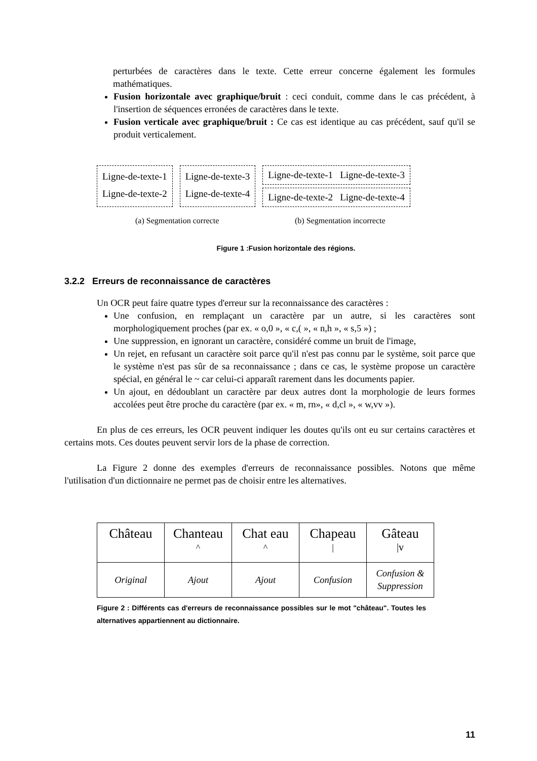perturbées de caractères dans le texte. Cette erreur concerne également les formules mathématiques.
Fusion horizontale avec graphique/bruit : ceci conduit, comme dans le cas précédent, à l'insertion de séquences erronées de caractères dans le texte.
Fusion verticale avec graphique/bruit : Ce cas est identique au cas précédent, sauf qu'il se produit verticalement.
Ligne-de-texte-1
Ligne-de-texte-2
Ligne-de-texte-3
Ligne-de-texte-4
Ligne-de-texte-1 Ligne-de-texte-3
Ligne-de-texte-2 Ligne-de-texte-4
(a) Segmentation correcte (b) Segmentation incorrecte
Figure 1 :Fusion horizontale des régions.
3.2.2 Erreurs de reconnaissance de caractères
Un OCR peut faire quatre types d'erreur sur la reconnaissance des caractères :
Une confusion, en remplaçant un caractère par un autre, si les caractères sont morphologiquement proches (par ex. « o,0 », « c,( », « n,h », « s,5 ») ;
Une suppression, en ignorant un caractère, considéré comme un bruit de l'image,
Un rejet, en refusant un caractère soit parce qu'il n'est pas connu par le système, soit parce que le système n'est pas sûr de sa reconnaissance ; dans ce cas, le système propose un caractère spécial, en général le ~ car celui-ci apparaît rarement dans les documents papier.
Un ajout, en dédoublant un caractère par deux autres dont la morphologie de leurs formes accolées peut être proche du caractère (par ex. « m, rn», « d,cl », « w,vv »).
En plus de ces erreurs, les OCR peuvent indiquer les doutes qu'ils ont eu sur certains caractères et certains mots. Ces doutes peuvent servir lors de la phase de correction.
La Figure 2 donne des exemples d'erreurs de reconnaissance possibles. Notons que même l'utilisation d'un dictionnaire ne permet pas de choisir entre les alternatives.
| Château | Chanteau ^ | Chat eau ^ | Chapeau / | Gâteau /v |
| Original | Ajout | Ajout | Confusion | Confusion & Suppression |
Figure 2 : Différents cas d'erreurs de reconnaissance possibles sur le mot "château". Toutes les alternatives appartiennent au dictionnaire.
11